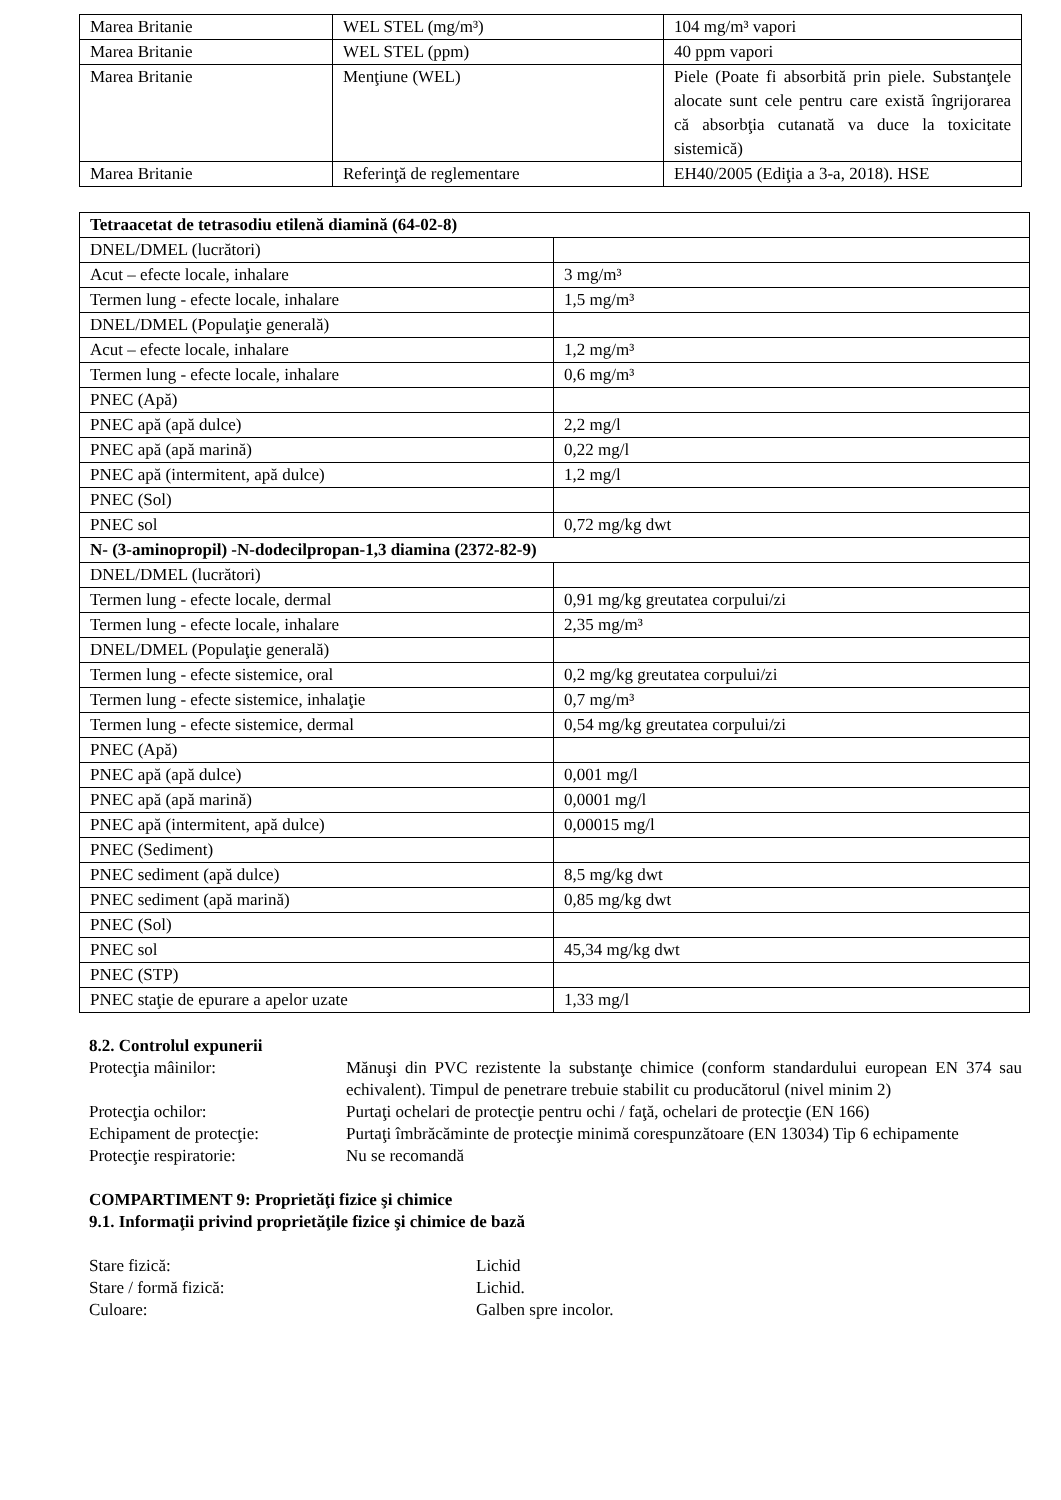| Marea Britanie | WEL STEL (mg/m³) | 104 mg/m³ vapori |
| Marea Britanie | WEL STEL (ppm) | 40 ppm vapori |
| Marea Britanie | Menţiune (WEL) | Piele (Poate fi absorbită prin piele. Substanţele alocate sunt cele pentru care există îngrijorarea că absorbţia cutanată va duce la toxicitate sistemică) |
| Marea Britanie | Referinţă de reglementare | EH40/2005 (Ediţia a 3-a, 2018). HSE |
| Tetraacetat de tetrasodiu etilenă diamină (64-02-8) | |
| --- | --- |
| DNEL/DMEL (lucrători) | |
| Acut – efecte locale, inhalare | 3 mg/m³ |
| Termen lung - efecte locale, inhalare | 1,5 mg/m³ |
| DNEL/DMEL (Populaţie generală) | |
| Acut – efecte locale, inhalare | 1,2 mg/m³ |
| Termen lung - efecte locale, inhalare | 0,6 mg/m³ |
| PNEC (Apă) | |
| PNEC apă (apă dulce) | 2,2 mg/l |
| PNEC apă (apă marină) | 0,22 mg/l |
| PNEC apă (intermitent, apă dulce) | 1,2 mg/l |
| PNEC (Sol) | |
| PNEC sol | 0,72 mg/kg dwt |
| N- (3-aminopropil) -N-dodecilpropan-1,3 diamina (2372-82-9) | |
| DNEL/DMEL (lucrători) | |
| Termen lung - efecte locale, dermal | 0,91 mg/kg greutatea corpului/zi |
| Termen lung - efecte locale, inhalare | 2,35 mg/m³ |
| DNEL/DMEL (Populaţie generală) | |
| Termen lung - efecte sistemice, oral | 0,2 mg/kg greutatea corpului/zi |
| Termen lung - efecte sistemice, inhalaţie | 0,7 mg/m³ |
| Termen lung - efecte sistemice, dermal | 0,54 mg/kg greutatea corpului/zi |
| PNEC (Apă) | |
| PNEC apă (apă dulce) | 0,001 mg/l |
| PNEC apă (apă marină) | 0,0001 mg/l |
| PNEC apă (intermitent, apă dulce) | 0,00015 mg/l |
| PNEC (Sediment) | |
| PNEC sediment (apă dulce) | 8,5 mg/kg dwt |
| PNEC sediment (apă marină) | 0,85 mg/kg dwt |
| PNEC (Sol) | |
| PNEC sol | 45,34 mg/kg dwt |
| PNEC (STP) | |
| PNEC staţie de epurare a apelor uzate | 1,33 mg/l |
8.2. Controlul expunerii
Protecţia mâinilor: Mănuşi din PVC rezistente la substanţe chimice (conform standardului european EN 374 sau echivalent). Timpul de penetrare trebuie stabilit cu producătorul (nivel minim 2)
Protecţia ochilor: Purtaţi ochelari de protecţie pentru ochi / faţă, ochelari de protecţie (EN 166)
Echipament de protecţie: Purtaţi îmbrăcăminte de protecţie minimă corespunzătoare (EN 13034) Tip 6 echipamente
Protecţie respiratorie: Nu se recomandă
COMPARTIMENT 9: Proprietăţi fizice şi chimice
9.1. Informaţii privind proprietăţile fizice şi chimice de bază
Stare fizică: Lichid
Stare / formă fizică: Lichid.
Culoare: Galben spre incolor.